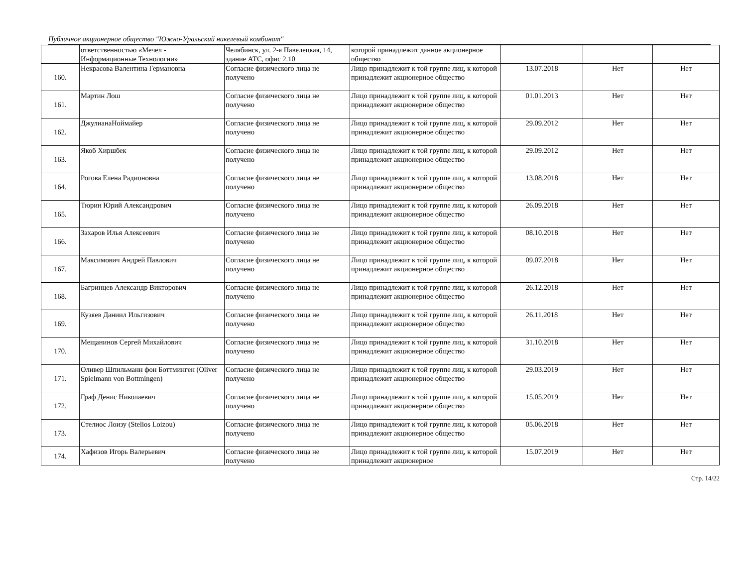Публичное акционерное общество "Южно-Уральский никелевый комбинат"
| | ответственностью «Мечел - Информационные Технологии» | Челябинск, ул. 2-я Павелецкая, 14, здание АТС, офис 2.10 | которой принадлежит данное акционерное общество | | | |
| 160. | Некрасова Валентина Германовна | Согласие физического лица не получено | Лицо принадлежит к той группе лиц, к которой принадлежит акционерное общество | 13.07.2018 | Нет | Нет |
| 161. | Мартин Лош | Согласие физического лица не получено | Лицо принадлежит к той группе лиц, к которой принадлежит акционерное общество | 01.01.2013 | Нет | Нет |
| 162. | ДжулианаНоймайер | Согласие физического лица не получено | Лицо принадлежит к той группе лиц, к которой принадлежит акционерное общество | 29.09.2012 | Нет | Нет |
| 163. | Якоб Хиршбек | Согласие физического лица не получено | Лицо принадлежит к той группе лиц, к которой принадлежит акционерное общество | 29.09.2012 | Нет | Нет |
| 164. | Рогова Елена Радионовна | Согласие физического лица не получено | Лицо принадлежит к той группе лиц, к которой принадлежит акционерное общество | 13.08.2018 | Нет | Нет |
| 165. | Тюрин Юрий Александрович | Согласие физического лица не получено | Лицо принадлежит к той группе лиц, к которой принадлежит акционерное общество | 26.09.2018 | Нет | Нет |
| 166. | Захаров Илья Алексеевич | Согласие физического лица не получено | Лицо принадлежит к той группе лиц, к которой принадлежит акционерное общество | 08.10.2018 | Нет | Нет |
| 167. | Максимович Андрей Павлович | Согласие физического лица не получено | Лицо принадлежит к той группе лиц, к которой принадлежит акционерное общество | 09.07.2018 | Нет | Нет |
| 168. | Багринцев Александр Викторович | Согласие физического лица не получено | Лицо принадлежит к той группе лиц, к которой принадлежит акционерное общество | 26.12.2018 | Нет | Нет |
| 169. | Кузяев Даниил Ильгизович | Согласие физического лица не получено | Лицо принадлежит к той группе лиц, к которой принадлежит акционерное общество | 26.11.2018 | Нет | Нет |
| 170. | Мещанинов Сергей Михайлович | Согласие физического лица не получено | Лицо принадлежит к той группе лиц, к которой принадлежит акционерное общество | 31.10.2018 | Нет | Нет |
| 171. | Оливер Шпильманн фон Боттминген (Oliver Spielmann von Bottmingen) | Согласие физического лица не получено | Лицо принадлежит к той группе лиц, к которой принадлежит акционерное общество | 29.03.2019 | Нет | Нет |
| 172. | Граф Денис Николаевич | Согласие физического лица не получено | Лицо принадлежит к той группе лиц, к которой принадлежит акционерное общество | 15.05.2019 | Нет | Нет |
| 173. | Стелиос Лоизу (Stelios Loizou) | Согласие физического лица не получено | Лицо принадлежит к той группе лиц, к которой принадлежит акционерное общество | 05.06.2018 | Нет | Нет |
| 174. | Хафизов Игорь Валерьевич | Согласие физического лица не получено | Лицо принадлежит к той группе лиц, к которой принадлежит акционерное | 15.07.2019 | Нет | Нет |
Стр. 14/22